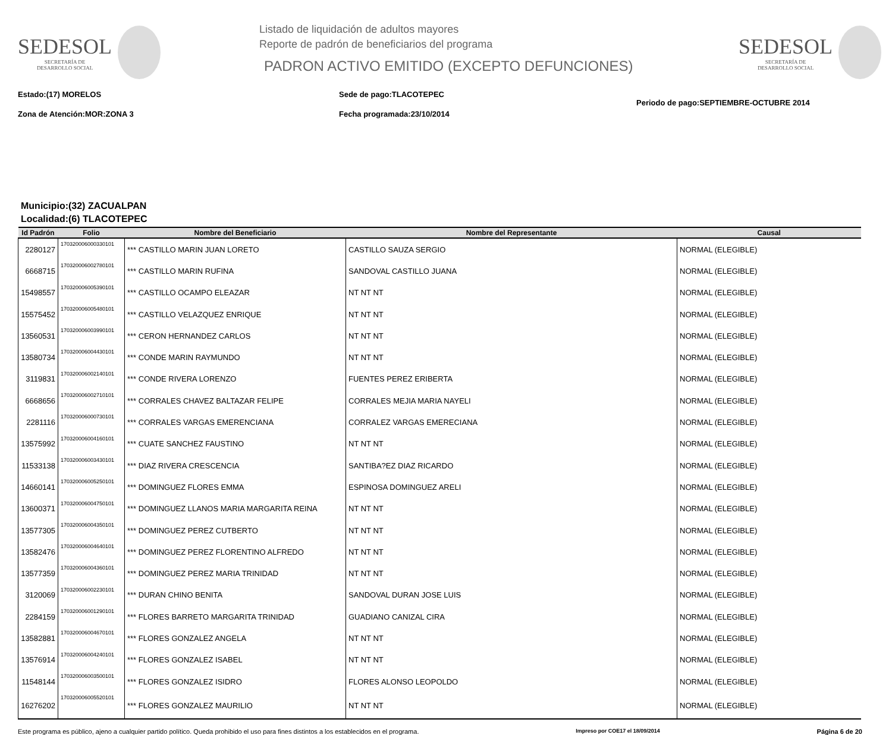SEDESOL
SECRETARÍA DE
DESARROLLO SOCIAL
Listado de liquidación de adultos mayores
Reporte de padrón de beneficiarios del programa
PADRON ACTIVO EMITIDO (EXCEPTO DEFUNCIONES)
SEDESOL
SECRETARÍA DE
DESARROLLO SOCIAL
Estado:(17) MORELOS
Zona de Atención:MOR:ZONA 3
Sede de pago:TLACOTEPEC
Fecha programada:23/10/2014
Periodo de pago:SEPTIEMBRE-OCTUBRE 2014
Municipio:(32) ZACUALPAN
Localidad:(6) TLACOTEPEC
| Id Padrón | Folio | Nombre del Beneficiario | Nombre del Representante | Causal |
| --- | --- | --- | --- | --- |
| 2280127 | 170320006000330101 | *** CASTILLO MARIN JUAN LORETO | CASTILLO SAUZA SERGIO | NORMAL (ELEGIBLE) |
| 6668715 | 170320006002780101 | *** CASTILLO MARIN RUFINA | SANDOVAL CASTILLO JUANA | NORMAL (ELEGIBLE) |
| 15498557 | 170320006005390101 | *** CASTILLO OCAMPO ELEAZAR | NT NT NT | NORMAL (ELEGIBLE) |
| 15575452 | 170320006005480101 | *** CASTILLO VELAZQUEZ ENRIQUE | NT NT NT | NORMAL (ELEGIBLE) |
| 13560531 | 170320006003990101 | *** CERON HERNANDEZ CARLOS | NT NT NT | NORMAL (ELEGIBLE) |
| 13580734 | 170320006004430101 | *** CONDE MARIN RAYMUNDO | NT NT NT | NORMAL (ELEGIBLE) |
| 3119831 | 170320006002140101 | *** CONDE RIVERA LORENZO | FUENTES PEREZ ERIBERTA | NORMAL (ELEGIBLE) |
| 6668656 | 170320006002710101 | *** CORRALES CHAVEZ BALTAZAR FELIPE | CORRALES MEJIA MARIA NAYELI | NORMAL (ELEGIBLE) |
| 2281116 | 170320006000730101 | *** CORRALES VARGAS EMERENCIANA | CORRALEZ VARGAS EMERECIANA | NORMAL (ELEGIBLE) |
| 13575992 | 170320006004160101 | *** CUATE SANCHEZ FAUSTINO | NT NT NT | NORMAL (ELEGIBLE) |
| 11533138 | 170320006003430101 | *** DIAZ RIVERA CRESCENCIA | SANTIBA?EZ DIAZ RICARDO | NORMAL (ELEGIBLE) |
| 14660141 | 170320006005250101 | *** DOMINGUEZ FLORES EMMA | ESPINOSA DOMINGUEZ ARELI | NORMAL (ELEGIBLE) |
| 13600371 | 170320006004750101 | *** DOMINGUEZ LLANOS MARIA MARGARITA REINA | NT NT NT | NORMAL (ELEGIBLE) |
| 13577305 | 170320006004350101 | *** DOMINGUEZ PEREZ CUTBERTO | NT NT NT | NORMAL (ELEGIBLE) |
| 13582476 | 170320006004640101 | *** DOMINGUEZ PEREZ FLORENTINO ALFREDO | NT NT NT | NORMAL (ELEGIBLE) |
| 13577359 | 170320006004360101 | *** DOMINGUEZ PEREZ MARIA TRINIDAD | NT NT NT | NORMAL (ELEGIBLE) |
| 3120069 | 170320006002230101 | *** DURAN CHINO BENITA | SANDOVAL DURAN JOSE LUIS | NORMAL (ELEGIBLE) |
| 2284159 | 170320006001290101 | *** FLORES BARRETO MARGARITA TRINIDAD | GUADIANO CANIZAL CIRA | NORMAL (ELEGIBLE) |
| 13582881 | 170320006004670101 | *** FLORES GONZALEZ ANGELA | NT NT NT | NORMAL (ELEGIBLE) |
| 13576914 | 170320006004240101 | *** FLORES GONZALEZ ISABEL | NT NT NT | NORMAL (ELEGIBLE) |
| 11548144 | 170320006003500101 | *** FLORES GONZALEZ ISIDRO | FLORES ALONSO LEOPOLDO | NORMAL (ELEGIBLE) |
| 16276202 | 170320006005520101 | *** FLORES GONZALEZ MAURILIO | NT NT NT | NORMAL (ELEGIBLE) |
Este programa es público, ajeno a cualquier partido político. Queda prohibido el uso para fines distintos a los establecidos en el programa. Impreso por COE17 el 18/09/2014 Página 6 de 20